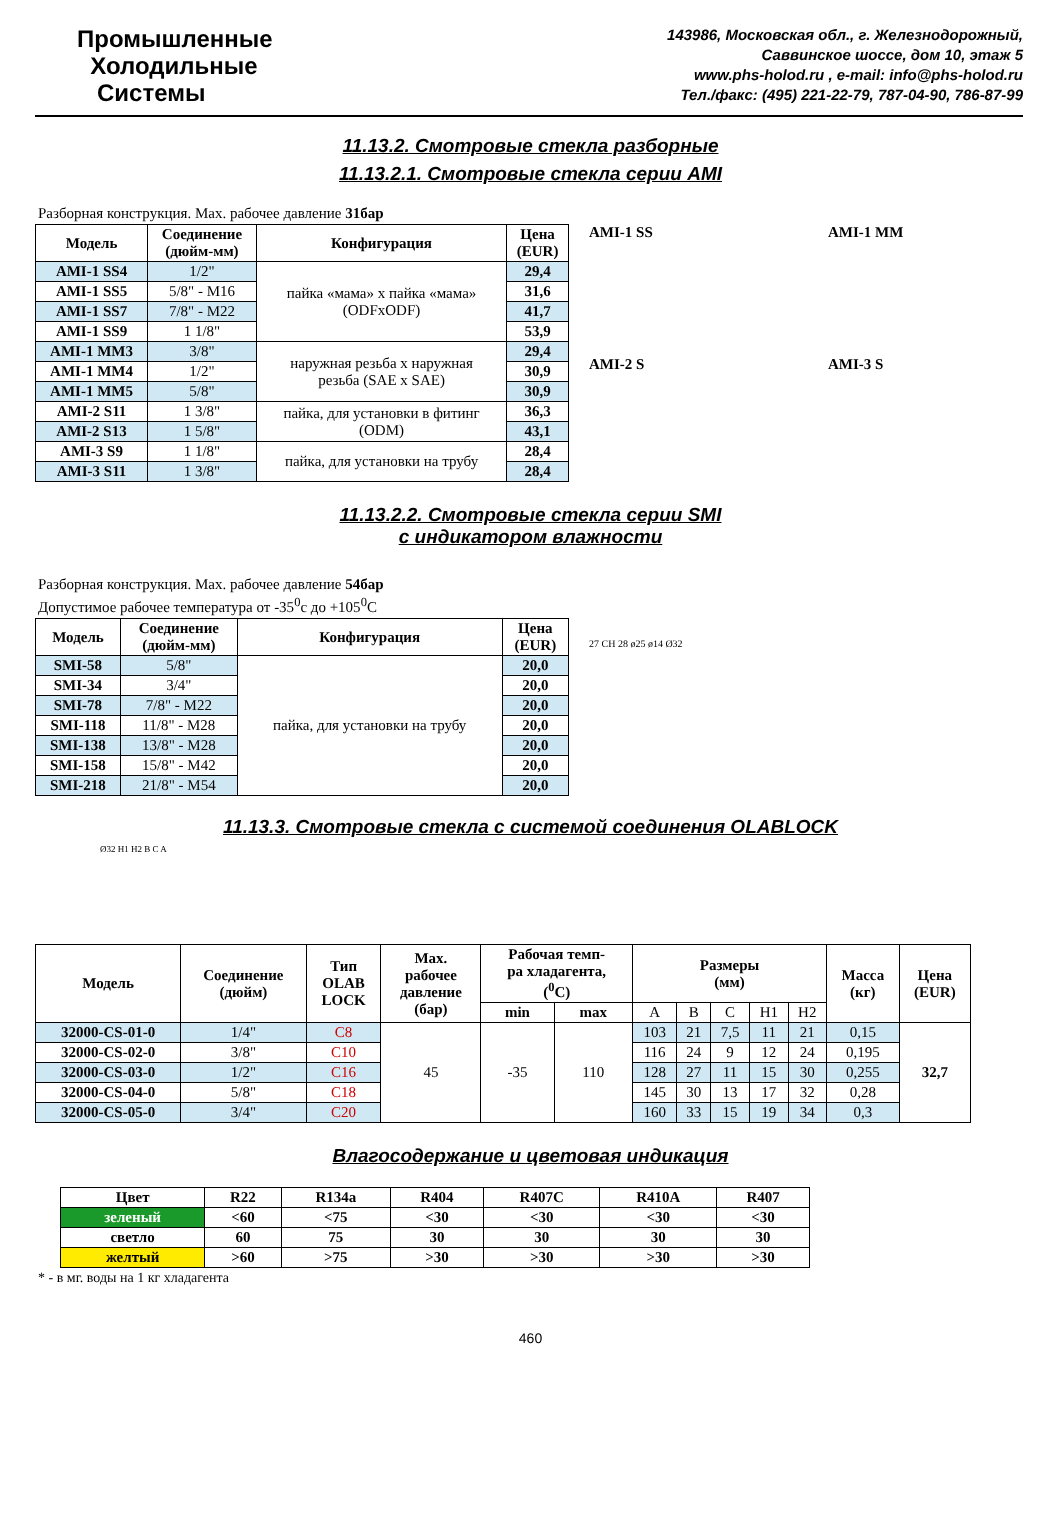Промышленные
Холодильные
Системы
143986, Московская обл., г. Железнодорожный,
Саввинское шоссе, дом 10, этаж 5
www.phs-holod.ru , e-mail: info@phs-holod.ru
Тел./факс: (495) 221-22-79, 787-04-90, 786-87-99
11.13.2. Смотровые стекла разборные
11.13.2.1. Смотровые стекла серии AMI
Разборная конструкция. Max. рабочее давление 31бар
| Модель | Соединение (дюйм-мм) | Конфигурация | Цена (EUR) |
| --- | --- | --- | --- |
| AMI-1 SS4 | 1/2" | пайка «мама» х пайка «мама» (ODFxODF) | 29,4 |
| AMI-1 SS5 | 5/8" - M16 | | 31,6 |
| AMI-1 SS7 | 7/8" - M22 | | 41,7 |
| AMI-1 SS9 | 1 1/8" | | 53,9 |
| AMI-1 MM3 | 3/8" | наружная резьба х наружная резьба (SAE x SAE) | 29,4 |
| AMI-1 MM4 | 1/2" | | 30,9 |
| AMI-1 MM5 | 5/8" | | 30,9 |
| AMI-2 S11 | 1 3/8" | пайка, для установки в фитинг (ODM) | 36,3 |
| AMI-2 S13 | 1 5/8" | | 43,1 |
| AMI-3 S9 | 1 1/8" | пайка, для установки на трубу | 28,4 |
| AMI-3 S11 | 1 3/8" | | 28,4 |
AMI-1 SS
AMI-1 MM
AMI-2 S
AMI-3 S
11.13.2.2. Смотровые стекла серии SMI
с индикатором влажности
Разборная конструкция. Max. рабочее давление 54бар
Допустимое рабочее температура от -35<sup>0</sup>с до +105<sup>0</sup>С
| Модель | Соединение (дюйм-мм) | Конфигурация | Цена (EUR) |
| --- | --- | --- | --- |
| SMI-58 | 5/8" | пайка, для установки на трубу | 20,0 |
| SMI-34 | 3/4" | | 20,0 |
| SMI-78 | 7/8" - M22 | | 20,0 |
| SMI-118 | 11/8" - M28 | | 20,0 |
| SMI-138 | 13/8" - M28 | | 20,0 |
| SMI-158 | 15/8" - M42 | | 20,0 |
| SMI-218 | 21/8" - M54 | | 20,0 |
27 CH 28 ø25 ø14 Ø32
11.13.3. Смотровые стекла с системой соединения OLABLOCK
Ø32 H1 H2 B C A
| Модель | Соединение (дюйм) | Тип OLAB LOCK | Max. рабочее давление (бар) | Рабочая темп- ра хладагента, (<sup>0</sup>С) | | Размеры (мм) | | | | | Масса (кг) | Цена (EUR) |
| --- | --- | --- | --- | --- | --- | --- | --- | --- | --- | --- | --- | --- |
| | | | | min | max | A | B | C | H1 | H2 | | |
| 32000-CS-01-0 | 1/4" | C8 | 45 | -35 | 110 | 103 | 21 | 7,5 | 11 | 21 | 0,15 | 32,7 |
| 32000-CS-02-0 | 3/8" | C10 | | | | 116 | 24 | 9 | 12 | 24 | 0,195 | |
| 32000-CS-03-0 | 1/2" | C16 | | | | 128 | 27 | 11 | 15 | 30 | 0,255 | |
| 32000-CS-04-0 | 5/8" | C18 | | | | 145 | 30 | 13 | 17 | 32 | 0,28 | |
| 32000-CS-05-0 | 3/4" | C20 | | | | 160 | 33 | 15 | 19 | 34 | 0,3 | |
Влагосодержание и цветовая индикация
| Цвет | R22 | R134a | R404 | R407C | R410A | R407 |
| --- | --- | --- | --- | --- | --- | --- |
| зеленый | <60 | <75 | <30 | <30 | <30 | <30 |
| светло | 60 | 75 | 30 | 30 | 30 | 30 |
| желтый | >60 | >75 | >30 | >30 | >30 | >30 |
* - в мг. воды на 1 кг хладагента
460